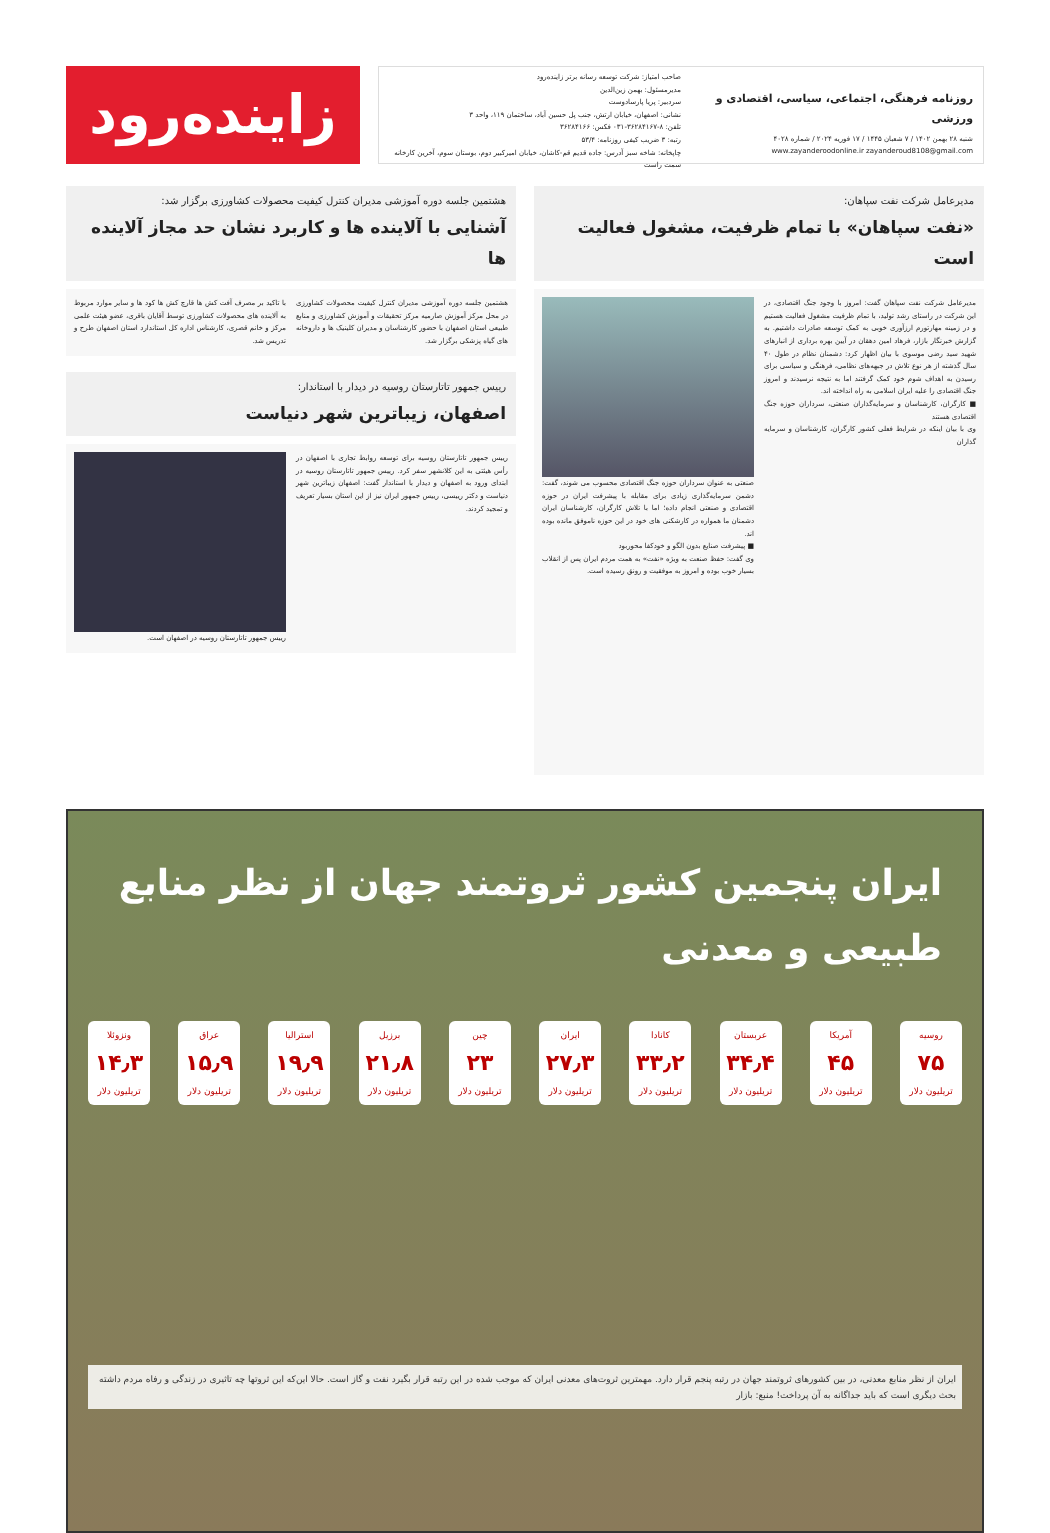روزنامه فرهنگی، اجتماعی، سیاسی، اقتصادی و ورزشی
شنبه ۲۸ بهمن ۱۴۰۲ / ۷ شعبان ۱۴۴۵ / ۱۷ فوریه ۲۰۲۴ / شماره ۴۰۲۸
www.zayanderoodonline.ir zayanderoud8108@gmail.com
صاحب امتیاز: شرکت توسعه رسانه برتر زاینده‌رود
مدیرمسئول: بهمن زین‌الدین
سردبیر: پریا پارسادوست
نشانی: اصفهان، خیابان ارتش، جنب پل حسین آباد، ساختمان ۱۱۹، واحد ۳
تلفن: ۸-۳۶۲۸۴۱۶۷-۰۳۱ فکس: ۳۶۲۸۴۱۶۶
رتبه: ۳ ضریب کیفی روزنامه: ۵۳/۴
چاپخانه: شاخه سبز آدرس: جاده قدیم قم-کاشان، خیابان امیرکبیر دوم، بوستان سوم، آخرین کارخانه سمت راست
زاینده‌رود
مدیرعامل شرکت نفت سپاهان:
«نفت سپاهان» با تمام ظرفیت، مشغول فعالیت است
مدیرعامل شرکت نفت سپاهان گفت: امروز با وجود جنگ اقتصادی، در این شرکت در راستای رشد تولید، با تمام ظرفیت مشغول فعالیت هستیم و در زمینه مهارتورم ارزآوری خوبی به کمک توسعه صادرات داشتیم. به گزارش خبرنگار بازار، فرهاد امین دهقان در آیین بهره برداری از انبارهای شهید سید رضی موسوی با بیان اظهار کرد: دشمنان نظام در طول ۴۰ سال گذشته از هر نوع تلاش در جبهه‌های نظامی، فرهنگی و سیاسی برای رسیدن به اهداف شوم خود کمک گرفتند اما به نتیجه نرسیدند و امروز جنگ اقتصادی را علیه ایران اسلامی به راه انداخته اند.
■ کارگران، کارشناسان و سرمایه‌گذاران صنعتی، سرداران حوزه جنگ اقتصادی هستند
وی با بیان اینکه در شرایط فعلی کشور کارگران، کارشناسان و سرمایه گذاران
صنعتی به عنوان سرداران حوزه جنگ اقتصادی محسوب می شوند، گفت: دشمن سرمایه‌گذاری زیادی برای مقابله با پیشرفت ایران در حوزه اقتصادی و صنعتی انجام داده؛ اما با تلاش کارگران، کارشناسان ایران دشمنان ما همواره در کارشکنی های خود در این حوزه ناموفق مانده بوده اند.
■ پیشرفت صنایع بدون الگو و خودکفا محوربود
وی گفت: حفظ صنعت به ویژه «نفت» به همت مردم ایران پس از انقلاب بسیار خوب بوده و امروز به موفقیت و رونق رسیده است.
هشتمین جلسه دوره آموزشی مدیران کنترل کیفیت محصولات کشاورزی برگزار شد:
آشنایی با آلاینده ها و کاربرد نشان حد مجاز آلاینده ها
هشتمین جلسه دوره آموزشی مدیران کنترل کیفیت محصولات کشاورزی در محل مرکز آموزش صارمیه مرکز تحقیقات و آموزش کشاورزی و منابع طبیعی استان اصفهان با حضور کارشناسان و مدیران کلینیک ها و داروخانه های گیاه پزشکی برگزار شد.
با تاکید بر مصرف آفت کش ها قارچ کش ها کود ها و سایر موارد مربوط به آلاینده های محصولات کشاورزی توسط آقایان باقری، عضو هیئت علمی مرکز و خانم قصری، کارشناس اداره کل استاندارد استان اصفهان طرح و تدریس شد.
رییس جمهور تاتارستان روسیه در دیدار با استاندار:
اصفهان، زیباترین شهر دنیاست
رییس جمهور تاتارستان روسیه برای توسعه روابط تجاری با اصفهان در رأس هیئتی به این کلانشهر سفر کرد. رییس جمهور تاتارستان روسیه در ابتدای ورود به اصفهان و دیدار با استاندار گفت: اصفهان زیباترین شهر دنیاست و دکتر رییسی، رییس جمهور ایران نیز از این استان بسیار تعریف و تمجید کردند.
رییس جمهور تاتارستان روسیه در اصفهان است.
ایران پنجمین کشور ثروتمند جهان از نظر منابع طبیعی و معدنی
روسیه
۷۵
تریلیون دلار
آمریکا
۴۵
تریلیون دلار
عربستان
۳۴٫۴
تریلیون دلار
کانادا
۳۳٫۲
تریلیون دلار
ایران
۲۷٫۳
تریلیون دلار
چین
۲۳
تریلیون دلار
برزیل
۲۱٫۸
تریلیون دلار
استرالیا
۱۹٫۹
تریلیون دلار
عراق
۱۵٫۹
تریلیون دلار
ونزوئلا
۱۴٫۳
تریلیون دلار
ایران از نظر منابع معدنی، در بین کشورهای ثروتمند جهان در رتبه پنجم قرار دارد. مهمترین ثروت‌های معدنی ایران که موجب شده در این رتبه قرار بگیرد نفت و گاز است. حالا این‌که این ثروتها چه تاثیری در زندگی و رفاه مردم داشته بحث دیگری است که باید جداگانه به آن پرداخت! منبع: بازار